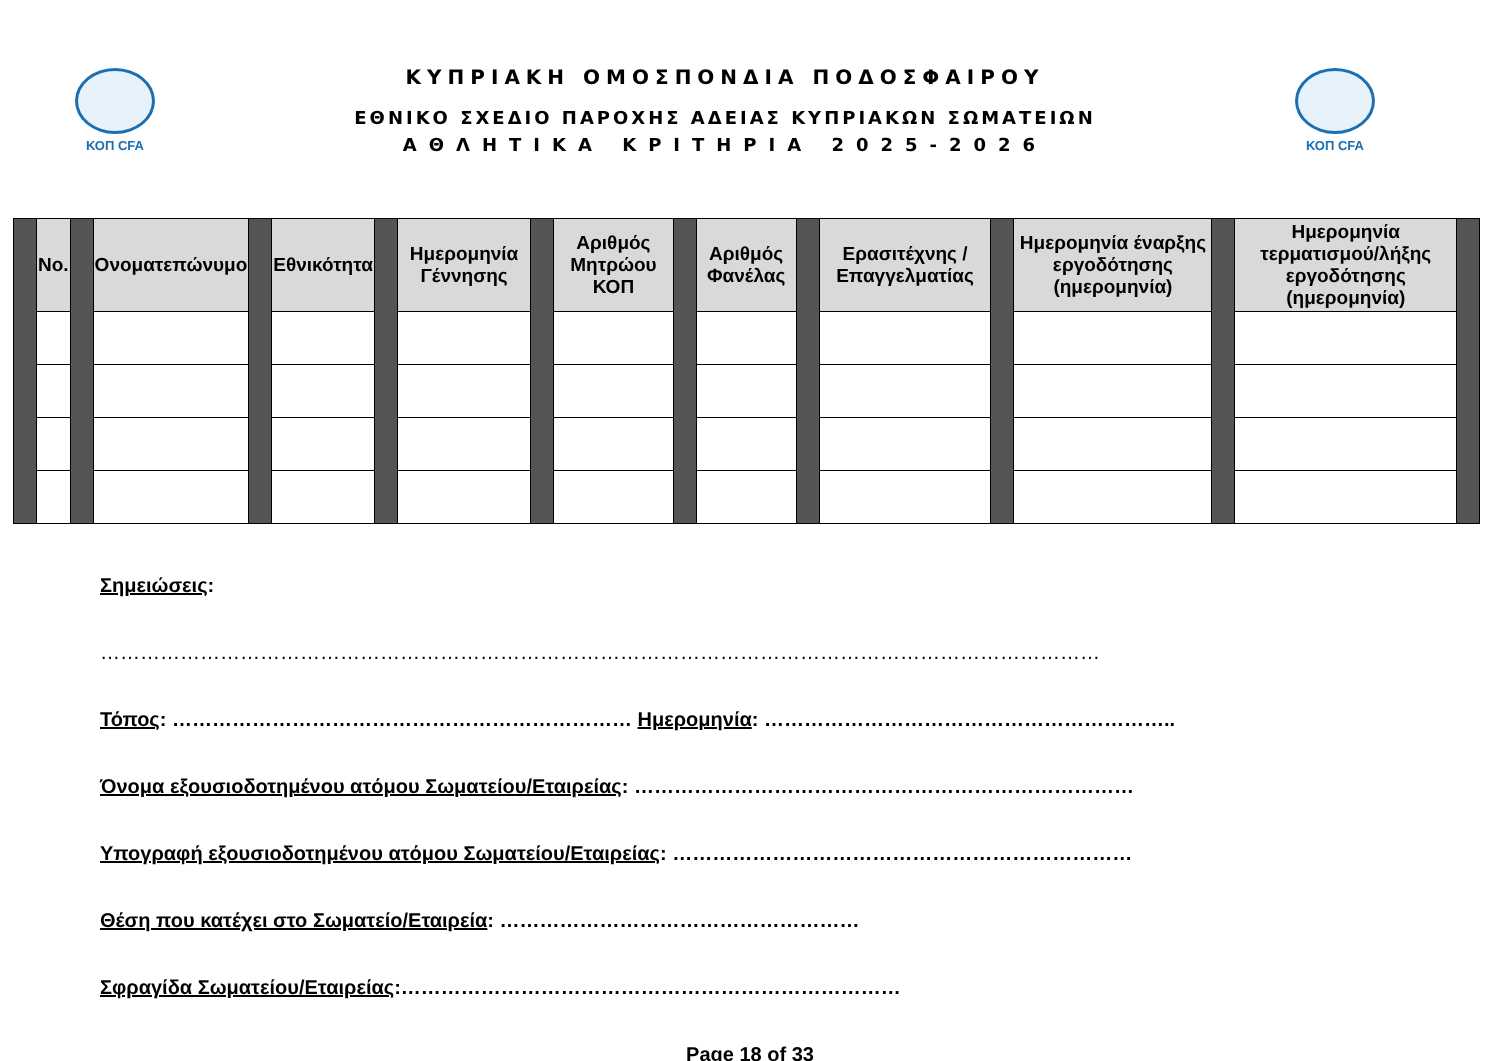ΚΟΠ CFA
ΚΥΠΡΙΑΚΗ ΟΜΟΣΠΟΝΔΙΑ ΠΟΔΟΣΦΑΙΡΟΥ
ΕΘΝΙΚΟ ΣΧΕΔΙΟ ΠΑΡΟΧΗΣ ΑΔΕΙΑΣ ΚΥΠΡΙΑΚΩΝ ΣΩΜΑΤΕΙΩΝ
ΑΘΛΗΤΙΚΑ ΚΡΙΤΗΡΙΑ 2025-2026
ΚΟΠ CFA
| | No. | | Ονοματεπώνυμο | | Εθνικότητα | | Ημερομηνία Γέννησης | | Αριθμός Μητρώου ΚΟΠ | | Αριθμός Φανέλας | | Ερασιτέχνης / Επαγγελματίας | | Ημερομηνία έναρξης εργοδότησης (ημερομηνία) | | Ημερομηνία τερματισμού/λήξης εργοδότησης (ημερομηνία) | |
Σημειώσεις:
……………………………………………………………………………………………………………………………………
Τόπος: …………………………………………………………… Ημερομηνία: ……………………………………………………..
Όνομα εξουσιοδοτημένου ατόμου Σωματείου/Εταιρείας: …………………………………………………………………
Υπογραφή εξουσιοδοτημένου ατόμου Σωματείου/Εταιρείας: ……………………………………………………………
Θέση που κατέχει στο Σωματείο/Εταιρεία: ………………………………………………
Σφραγίδα Σωματείου/Εταιρείας:…………………………………………………………………
Page 18 of 33